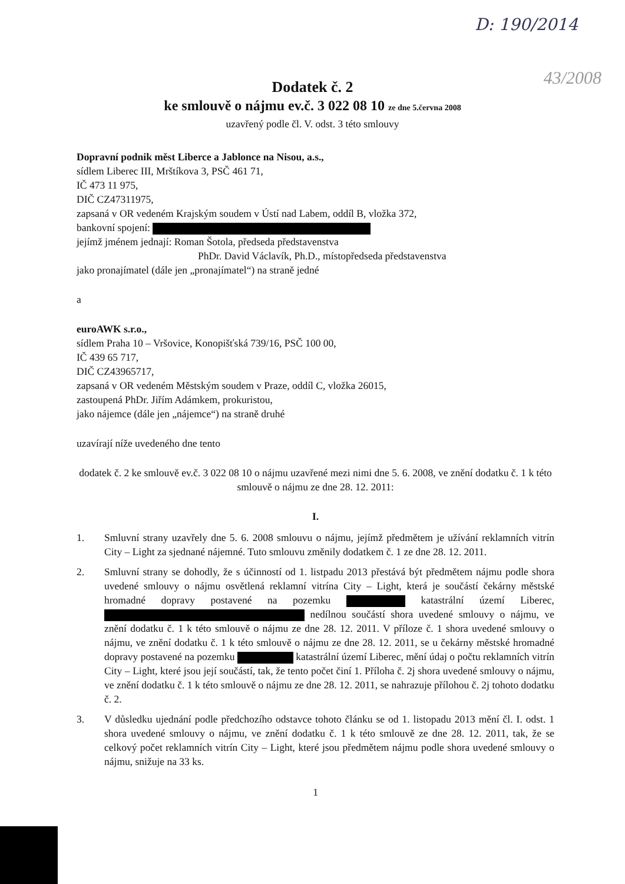D: 190/2014
43/2008
Dodatek č. 2
ke smlouvě o nájmu ev.č. 3 022 08 10 ze dne 5.června 2008
uzavřený podle čl. V. odst. 3 této smlouvy
Dopravní podnik měst Liberce a Jablonce na Nisou, a.s.,
sídlem Liberec III, Mrštíkova 3, PSČ 461 71,
IČ 473 11 975,
DIČ CZ47311975,
zapsaná v OR vedeném Krajským soudem v Ústí nad Labem, oddíl B, vložka 372,
bankovní spojení:
jejímž jménem jednají: Roman Šotola, předseda představenstva
PhDr. David Václavík, Ph.D., místopředseda představenstva
jako pronajímatel (dále jen „pronajímatel“) na straně jedné
a
euroAWK s.r.o.,
sídlem Praha 10 – Vršovice, Konopišťská 739/16, PSČ 100 00,
IČ 439 65 717,
DIČ CZ43965717,
zapsaná v OR vedeném Městským soudem v Praze, oddíl C, vložka 26015,
zastoupená PhDr. Jiřím Adámkem, prokuristou,
jako nájemce (dále jen „nájemce“) na straně druhé
uzavírají níže uvedeného dne tento
dodatek č. 2 ke smlouvě ev.č. 3 022 08 10 o nájmu uzavřené mezi nimi dne 5. 6. 2008, ve znění dodatku č. 1 k této smlouvě o nájmu ze dne 28. 12. 2011:
I.
1. Smluvní strany uzavřely dne 5. 6. 2008 smlouvu o nájmu, jejímž předmětem je užívání reklamních vitrín City – Light za sjednané nájemné. Tuto smlouvu změnily dodatkem č. 1 ze dne 28. 12. 2011.
2. Smluvní strany se dohodly, že s účinností od 1. listpadu 2013 přestává být předmětem nájmu podle shora uvedené smlouvy o nájmu osvětlená reklamní vitrína City – Light, která je součástí čekárny městské hromadné dopravy postavené na pozemku katastrální území Liberec, nedílnou součástí shora uvedené smlouvy o nájmu, ve znění dodatku č. 1 k této smlouvě o nájmu ze dne 28. 12. 2011. V příloze č. 1 shora uvedené smlouvy o nájmu, ve znění dodatku č. 1 k této smlouvě o nájmu ze dne 28. 12. 2011, se u čekárny městské hromadné dopravy postavené na pozemku katastrální území Liberec, mění údaj o počtu reklamních vitrín City – Light, které jsou její součástí, tak, že tento počet činí 1. Příloha č. 2j shora uvedené smlouvy o nájmu, ve znění dodatku č. 1 k této smlouvě o nájmu ze dne 28. 12. 2011, se nahrazuje přílohou č. 2j tohoto dodatku č. 2.
3. V důsledku ujednání podle předchozího odstavce tohoto článku se od 1. listopadu 2013 mění čl. I. odst. 1 shora uvedené smlouvy o nájmu, ve znění dodatku č. 1 k této smlouvě ze dne 28. 12. 2011, tak, že se celkový počet reklamních vitrín City – Light, které jsou předmětem nájmu podle shora uvedené smlouvy o nájmu, snižuje na 33 ks.
1